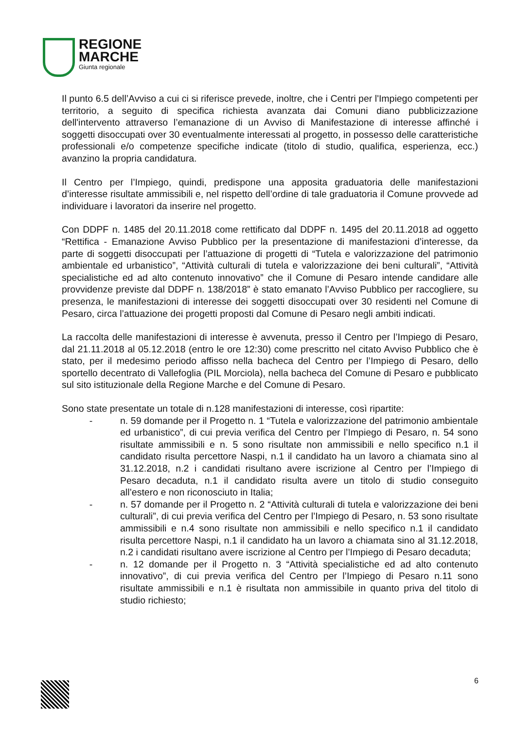REGIONE
MARCHE
Giunta regionale
Il punto 6.5 dell’Avviso a cui ci si riferisce prevede, inoltre, che i Centri per l'Impiego competenti per territorio, a seguito di specifica richiesta avanzata dai Comuni diano pubblicizzazione dell'intervento attraverso l’emanazione di un Avviso di Manifestazione di interesse affinché i soggetti disoccupati over 30 eventualmente interessati al progetto, in possesso delle caratteristiche professionali e/o competenze specifiche indicate (titolo di studio, qualifica, esperienza, ecc.) avanzino la propria candidatura.
Il Centro per l’Impiego, quindi, predispone una apposita graduatoria delle manifestazioni d’interesse risultate ammissibili e, nel rispetto dell’ordine di tale graduatoria il Comune provvede ad individuare i lavoratori da inserire nel progetto.
Con DDPF n. 1485 del 20.11.2018 come rettificato dal DDPF n. 1495 del 20.11.2018 ad oggetto “Rettifica - Emanazione Avviso Pubblico per la presentazione di manifestazioni d’interesse, da parte di soggetti disoccupati per l’attuazione di progetti di “Tutela e valorizzazione del patrimonio ambientale ed urbanistico”, “Attività culturali di tutela e valorizzazione dei beni culturali”, “Attività specialistiche ed ad alto contenuto innovativo” che il Comune di Pesaro intende candidare alle provvidenze previste dal DDPF n. 138/2018” è stato emanato l’Avviso Pubblico per raccogliere, su presenza, le manifestazioni di interesse dei soggetti disoccupati over 30 residenti nel Comune di Pesaro, circa l’attuazione dei progetti proposti dal Comune di Pesaro negli ambiti indicati.
La raccolta delle manifestazioni di interesse è avvenuta, presso il Centro per l’Impiego di Pesaro, dal 21.11.2018 al 05.12.2018 (entro le ore 12:30) come prescritto nel citato Avviso Pubblico che è stato, per il medesimo periodo affisso nella bacheca del Centro per l’Impiego di Pesaro, dello sportello decentrato di Vallefoglia (PIL Morciola), nella bacheca del Comune di Pesaro e pubblicato sul sito istituzionale della Regione Marche e del Comune di Pesaro.
Sono state presentate un totale di n.128 manifestazioni di interesse, così ripartite:
- n. 59 domande per il Progetto n. 1 “Tutela e valorizzazione del patrimonio ambientale ed urbanistico”, di cui previa verifica del Centro per l’Impiego di Pesaro, n. 54 sono risultate ammissibili e n. 5 sono risultate non ammissibili e nello specifico n.1 il candidato risulta percettore Naspi, n.1 il candidato ha un lavoro a chiamata sino al 31.12.2018, n.2 i candidati risultano avere iscrizione al Centro per l’Impiego di Pesaro decaduta, n.1 il candidato risulta avere un titolo di studio conseguito all’estero e non riconosciuto in Italia;
- n. 57 domande per il Progetto n. 2 “Attività culturali di tutela e valorizzazione dei beni culturali”, di cui previa verifica del Centro per l’Impiego di Pesaro, n. 53 sono risultate ammissibili e n.4 sono risultate non ammissibili e nello specifico n.1 il candidato risulta percettore Naspi, n.1 il candidato ha un lavoro a chiamata sino al 31.12.2018, n.2 i candidati risultano avere iscrizione al Centro per l’Impiego di Pesaro decaduta;
- n. 12 domande per il Progetto n. 3 “Attività specialistiche ed ad alto contenuto innovativo”, di cui previa verifica del Centro per l’Impiego di Pesaro n.11 sono risultate ammissibili e n.1 è risultata non ammissibile in quanto priva del titolo di studio richiesto;
6